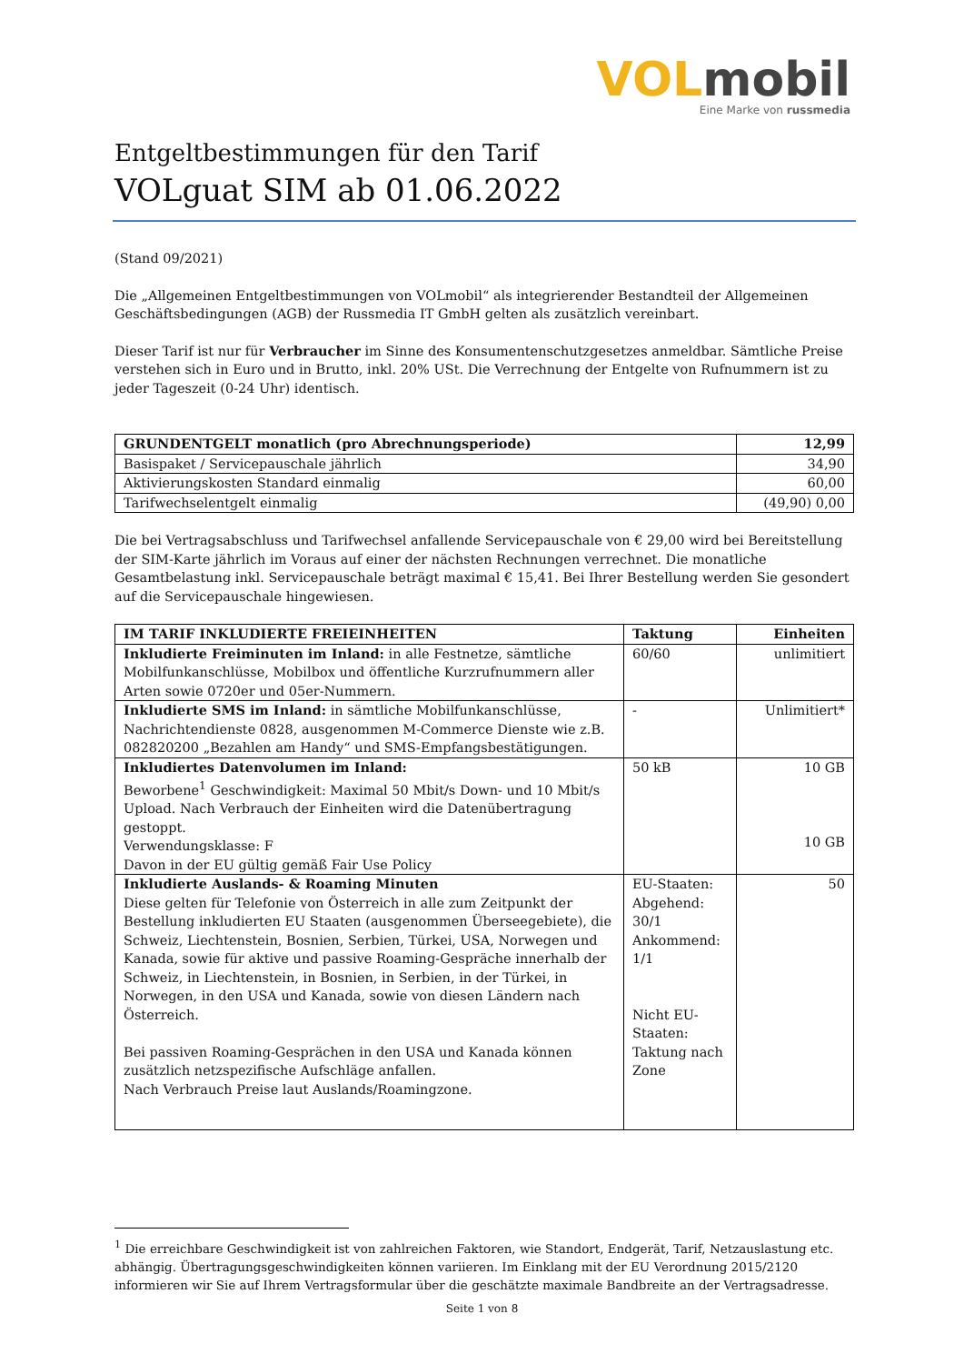VOL mobil
Eine Marke von russmedia
Entgeltbestimmungen für den Tarif
VOLguat SIM ab 01.06.2022
(Stand 09/2021)
Die „Allgemeinen Entgeltbestimmungen von VOLmobil“ als integrierender Bestandteil der Allgemeinen Geschäftsbedingungen (AGB) der Russmedia IT GmbH gelten als zusätzlich vereinbart.
Dieser Tarif ist nur für Verbraucher im Sinne des Konsumentenschutzgesetzes anmeldbar. Sämtliche Preise verstehen sich in Euro und in Brutto, inkl. 20% USt. Die Verrechnung der Entgelte von Rufnummern ist zu jeder Tageszeit (0-24 Uhr) identisch.
| GRUNDENTGELT monatlich (pro Abrechnungsperiode) | 12,99 |
| --- | --- |
| Basispaket / Servicepauschale jährlich | 34,90 |
| Aktivierungskosten Standard einmalig | 60,00 |
| Tarifwechselentgelt einmalig | (49,90) 0,00 |
Die bei Vertragsabschluss und Tarifwechsel anfallende Servicepauschale von € 29,00 wird bei Bereitstellung der SIM-Karte jährlich im Voraus auf einer der nächsten Rechnungen verrechnet. Die monatliche Gesamtbelastung inkl. Servicepauschale beträgt maximal € 15,41. Bei Ihrer Bestellung werden Sie gesondert auf die Servicepauschale hingewiesen.
| IM TARIF INKLUDIERTE FREIEINHEITEN | Taktung | Einheiten |
| --- | --- | --- |
| Inkludierte Freiminuten im Inland: in alle Festnetze, sämtliche Mobilfunkanschlüsse, Mobilbox und öffentliche Kurzrufnummern aller Arten sowie 0720er und 05er-Nummern. | 60/60 | unlimitiert |
| Inkludierte SMS im Inland: in sämtliche Mobilfunkanschlüsse, Nachrichtendienste 0828, ausgenommen M-Commerce Dienste wie z.B. 082820200 „Bezahlen am Handy“ und SMS-Empfangsbestätigungen. | - | Unlimitiert* |
| Inkludiertes Datenvolumen im Inland: Beworbene<sup>1</sup> Geschwindigkeit: Maximal 50 Mbit/s Down- und 10 Mbit/s Upload. Nach Verbrauch der Einheiten wird die Datenübertragung gestoppt. Verwendungsklasse: F Davon in der EU gültig gemäß Fair Use Policy | 50 kB | 10 GB 10 GB |
| Inkludierte Auslands- & Roaming Minuten Diese gelten für Telefonie von Österreich in alle zum Zeitpunkt der Bestellung inkludierten EU Staaten (ausgenommen Überseegebiete), die Schweiz, Liechtenstein, Bosnien, Serbien, Türkei, USA, Norwegen und Kanada, sowie für aktive und passive Roaming-Gespräche innerhalb der Schweiz, in Liechtenstein, in Bosnien, in Serbien, in der Türkei, in Norwegen, in den USA und Kanada, sowie von diesen Ländern nach Österreich. Bei passiven Roaming-Gesprächen in den USA und Kanada können zusätzlich netzspezifische Aufschläge anfallen. Nach Verbrauch Preise laut Auslands/Roamingzone. | EU-Staaten: Abgehend: 30/1 Ankommend: 1/1 Nicht EU-Staaten: Taktung nach Zone | 50 |
<sup>1</sup> Die erreichbare Geschwindigkeit ist von zahlreichen Faktoren, wie Standort, Endgerät, Tarif, Netzauslastung etc. abhängig. Übertragungsgeschwindigkeiten können variieren. Im Einklang mit der EU Verordnung 2015/2120 informieren wir Sie auf Ihrem Vertragsformular über die geschätzte maximale Bandbreite an der Vertragsadresse.
Seite 1 von 8